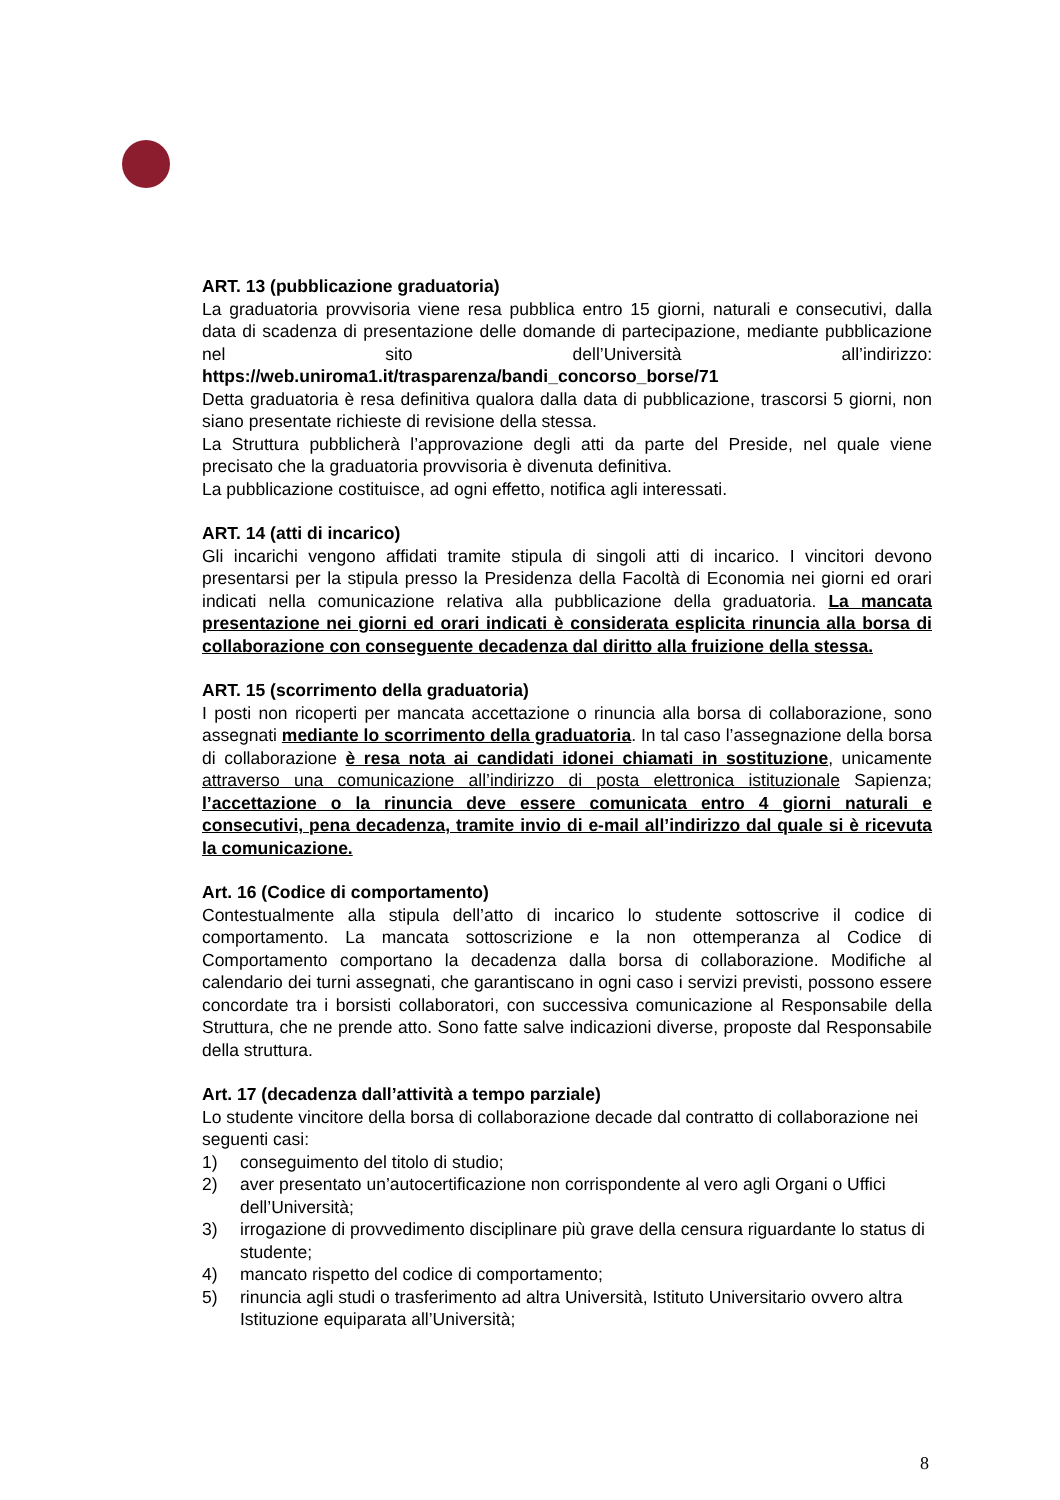ART. 13 (pubblicazione graduatoria)
La graduatoria provvisoria viene resa pubblica entro 15 giorni, naturali e consecutivi, dalla data di scadenza di presentazione delle domande di partecipazione, mediante pubblicazione nel sito dell’Università all’indirizzo: https://web.uniroma1.it/trasparenza/bandi_concorso_borse/71
Detta graduatoria è resa definitiva qualora dalla data di pubblicazione, trascorsi 5 giorni, non siano presentate richieste di revisione della stessa.
La Struttura pubblicherà l’approvazione degli atti da parte del Preside, nel quale viene precisato che la graduatoria provvisoria è divenuta definitiva.
La pubblicazione costituisce, ad ogni effetto, notifica agli interessati.
ART. 14 (atti di incarico)
Gli incarichi vengono affidati tramite stipula di singoli atti di incarico. I vincitori devono presentarsi per la stipula presso la Presidenza della Facoltà di Economia nei giorni ed orari indicati nella comunicazione relativa alla pubblicazione della graduatoria. La mancata presentazione nei giorni ed orari indicati è considerata esplicita rinuncia alla borsa di collaborazione con conseguente decadenza dal diritto alla fruizione della stessa.
ART. 15 (scorrimento della graduatoria)
I posti non ricoperti per mancata accettazione o rinuncia alla borsa di collaborazione, sono assegnati mediante lo scorrimento della graduatoria. In tal caso l’assegnazione della borsa di collaborazione è resa nota ai candidati idonei chiamati in sostituzione, unicamente attraverso una comunicazione all’indirizzo di posta elettronica istituzionale Sapienza; l’accettazione o la rinuncia deve essere comunicata entro 4 giorni naturali e consecutivi, pena decadenza, tramite invio di e-mail all’indirizzo dal quale si è ricevuta la comunicazione.
Art. 16 (Codice di comportamento)
Contestualmente alla stipula dell’atto di incarico lo studente sottoscrive il codice di comportamento. La mancata sottoscrizione e la non ottemperanza al Codice di Comportamento comportano la decadenza dalla borsa di collaborazione. Modifiche al calendario dei turni assegnati, che garantiscano in ogni caso i servizi previsti, possono essere concordate tra i borsisti collaboratori, con successiva comunicazione al Responsabile della Struttura, che ne prende atto. Sono fatte salve indicazioni diverse, proposte dal Responsabile della struttura.
Art. 17 (decadenza dall’attività a tempo parziale)
Lo studente vincitore della borsa di collaborazione decade dal contratto di collaborazione nei seguenti casi:
1) conseguimento del titolo di studio;
2) aver presentato un’autocertificazione non corrispondente al vero agli Organi o Uffici dell’Università;
3) irrogazione di provvedimento disciplinare più grave della censura riguardante lo status di studente;
4) mancato rispetto del codice di comportamento;
5) rinuncia agli studi o trasferimento ad altra Università, Istituto Universitario ovvero altra Istituzione equiparata all’Università;
8